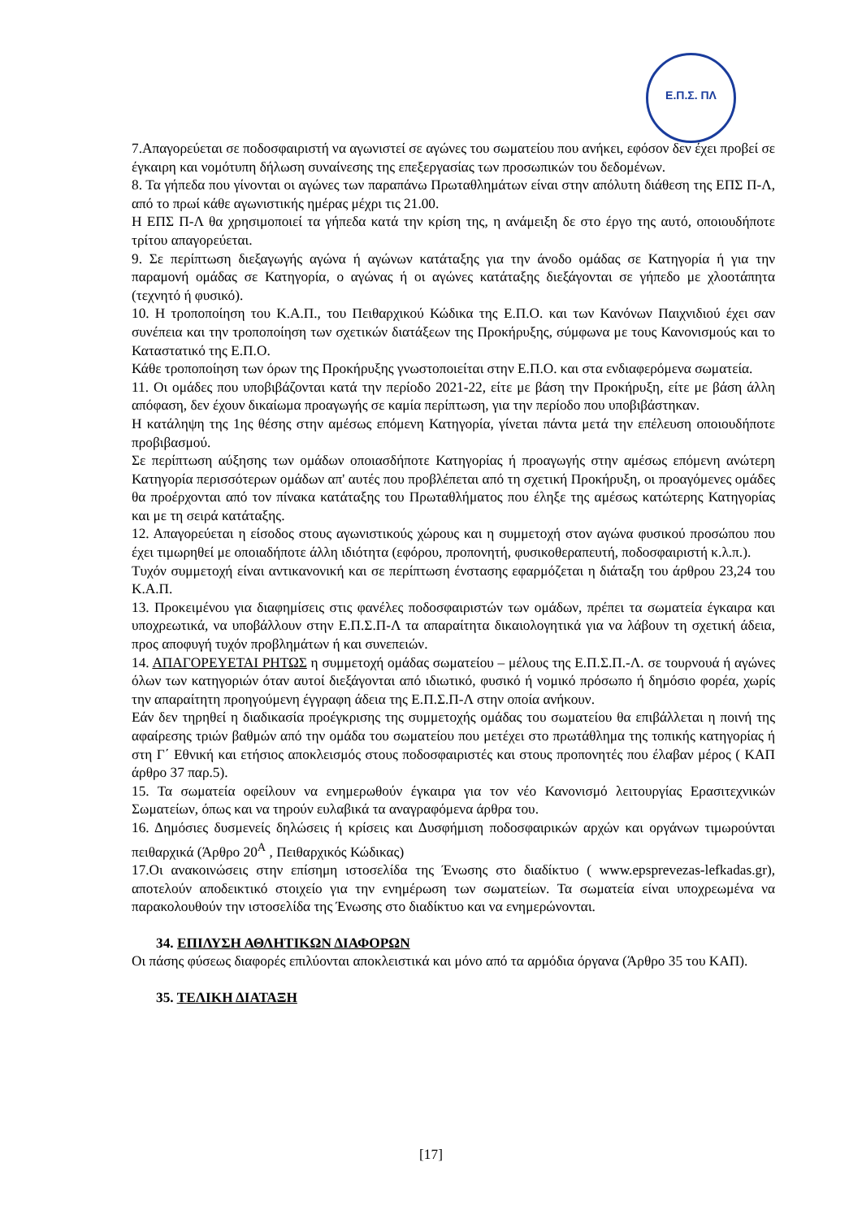Ε.Π.Σ. ΠΛ
7.Απαγορεύεται σε ποδοσφαιριστή να αγωνιστεί σε αγώνες του σωματείου που ανήκει, εφόσον δεν έχει προβεί σε έγκαιρη και νομότυπη δήλωση συναίνεσης της επεξεργασίας των προσωπικών του δεδομένων.
8. Τα γήπεδα που γίνονται οι αγώνες των παραπάνω Πρωταθλημάτων είναι στην απόλυτη διάθεση της ΕΠΣ Π-Λ, από το πρωί κάθε αγωνιστικής ημέρας μέχρι τις 21.00.
Η ΕΠΣ Π-Λ θα χρησιμοποιεί τα γήπεδα κατά την κρίση της, η ανάμειξη δε στο έργο της αυτό, οποιουδήποτε τρίτου απαγορεύεται.
9. Σε περίπτωση διεξαγωγής αγώνα ή αγώνων κατάταξης για την άνοδο ομάδας σε Κατηγορία ή για την παραμονή ομάδας σε Κατηγορία, ο αγώνας ή οι αγώνες κατάταξης διεξάγονται σε γήπεδο με χλοοτάπητα (τεχνητό ή φυσικό).
10. Η τροποποίηση του Κ.Α.Π., του Πειθαρχικού Κώδικα της Ε.Π.Ο. και των Κανόνων Παιχνιδιού έχει σαν συνέπεια και την τροποποίηση των σχετικών διατάξεων της Προκήρυξης, σύμφωνα με τους Κανονισμούς και το Καταστατικό της Ε.Π.Ο.
Κάθε τροποποίηση των όρων της Προκήρυξης γνωστοποιείται στην Ε.Π.Ο. και στα ενδιαφερόμενα σωματεία.
11. Οι ομάδες που υποβιβάζονται κατά την περίοδο 2021-22, είτε με βάση την Προκήρυξη, είτε με βάση άλλη απόφαση, δεν έχουν δικαίωμα προαγωγής σε καμία περίπτωση, για την περίοδο που υποβιβάστηκαν.
Η κατάληψη της 1ης θέσης στην αμέσως επόμενη Κατηγορία, γίνεται πάντα μετά την επέλευση οποιουδήποτε προβιβασμού.
Σε περίπτωση αύξησης των ομάδων οποιασδήποτε Κατηγορίας ή προαγωγής στην αμέσως επόμενη ανώτερη Κατηγορία περισσότερων ομάδων απ' αυτές που προβλέπεται από τη σχετική Προκήρυξη, οι προαγόμενες ομάδες θα προέρχονται από τον πίνακα κατάταξης του Πρωταθλήματος που έληξε της αμέσως κατώτερης Κατηγορίας και με τη σειρά κατάταξης.
12. Απαγορεύεται η είσοδος στους αγωνιστικούς χώρους και η συμμετοχή στον αγώνα φυσικού προσώπου που έχει τιμωρηθεί με οποιαδήποτε άλλη ιδιότητα (εφόρου, προπονητή, φυσικοθεραπευτή, ποδοσφαιριστή κ.λ.π.).
Τυχόν συμμετοχή είναι αντικανονική και σε περίπτωση ένστασης εφαρμόζεται η διάταξη του άρθρου 23,24 του Κ.Α.Π.
13. Προκειμένου για διαφημίσεις στις φανέλες ποδοσφαιριστών των ομάδων, πρέπει τα σωματεία έγκαιρα και υποχρεωτικά, να υποβάλλουν στην Ε.Π.Σ.Π-Λ τα απαραίτητα δικαιολογητικά για να λάβουν τη σχετική άδεια, προς αποφυγή τυχόν προβλημάτων ή και συνεπειών.
14. ΑΠΑΓΟΡΕΥΕΤΑΙ ΡΗΤΩΣ η συμμετοχή ομάδας σωματείου – μέλους της Ε.Π.Σ.Π.-Λ. σε τουρνουά ή αγώνες όλων των κατηγοριών όταν αυτοί διεξάγονται από ιδιωτικό, φυσικό ή νομικό πρόσωπο ή δημόσιο φορέα, χωρίς την απαραίτητη προηγούμενη έγγραφη άδεια της Ε.Π.Σ.Π-Λ στην οποία ανήκουν.
Εάν δεν τηρηθεί η διαδικασία προέγκρισης της συμμετοχής ομάδας του σωματείου θα επιβάλλεται η ποινή της αφαίρεσης τριών βαθμών από την ομάδα του σωματείου που μετέχει στο πρωτάθλημα της τοπικής κατηγορίας ή στη Γ΄ Εθνική και ετήσιος αποκλεισμός στους ποδοσφαιριστές και στους προπονητές που έλαβαν μέρος ( ΚΑΠ άρθρο 37 παρ.5).
15. Τα σωματεία οφείλουν να ενημερωθούν έγκαιρα για τον νέο Κανονισμό λειτουργίας Ερασιτεχνικών Σωματείων, όπως και να τηρούν ευλαβικά τα αναγραφόμενα άρθρα του.
16. Δημόσιες δυσμενείς δηλώσεις ή κρίσεις και Δυσφήμιση ποδοσφαιρικών αρχών και οργάνων τιμωρούνται πειθαρχικά (Άρθρο 20<sup>Α</sup> , Πειθαρχικός Κώδικας)
17.Οι ανακοινώσεις στην επίσημη ιστοσελίδα της Ένωσης στο διαδίκτυο ( www.epsprevezas-lefkadas.gr), αποτελούν αποδεικτικό στοιχείο για την ενημέρωση των σωματείων. Τα σωματεία είναι υποχρεωμένα να παρακολουθούν την ιστοσελίδα της Ένωσης στο διαδίκτυο και να ενημερώνονται.
34. ΕΠΙΛΥΣΗ ΑΘΛΗΤΙΚΩΝ ΔΙΑΦΟΡΩΝ
Οι πάσης φύσεως διαφορές επιλύονται αποκλειστικά και μόνο από τα αρμόδια όργανα (Άρθρο 35 του ΚΑΠ).
35. ΤΕΛΙΚΗ ΔΙΑΤΑΞΗ
[17]